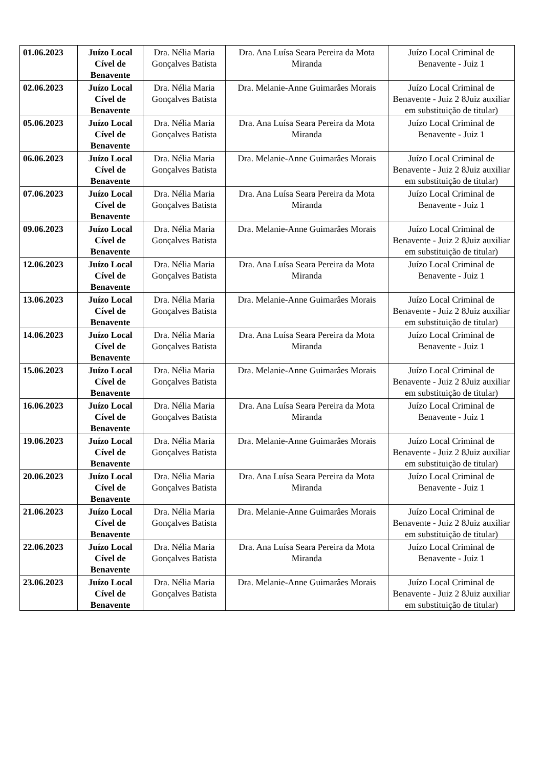| 01.06.2023 | Juízo Local Cível de Benavente | Dra. Nélia Maria Gonçalves Batista | Dra. Ana Luísa Seara Pereira da Mota Miranda | Juízo Local Criminal de Benavente - Juiz 1 |
| 02.06.2023 | Juízo Local Cível de Benavente | Dra. Nélia Maria Gonçalves Batista | Dra. Melanie-Anne Guimarâes Morais | Juízo Local Criminal de Benavente - Juiz 2 8Juiz auxiliar em substituição de titular) |
| 05.06.2023 | Juízo Local Cível de Benavente | Dra. Nélia Maria Gonçalves Batista | Dra. Ana Luísa Seara Pereira da Mota Miranda | Juízo Local Criminal de Benavente - Juiz 1 |
| 06.06.2023 | Juízo Local Cível de Benavente | Dra. Nélia Maria Gonçalves Batista | Dra. Melanie-Anne Guimarâes Morais | Juízo Local Criminal de Benavente - Juiz 2 8Juiz auxiliar em substituição de titular) |
| 07.06.2023 | Juízo Local Cível de Benavente | Dra. Nélia Maria Gonçalves Batista | Dra. Ana Luísa Seara Pereira da Mota Miranda | Juízo Local Criminal de Benavente - Juiz 1 |
| 09.06.2023 | Juízo Local Cível de Benavente | Dra. Nélia Maria Gonçalves Batista | Dra. Melanie-Anne Guimarâes Morais | Juízo Local Criminal de Benavente - Juiz 2 8Juiz auxiliar em substituição de titular) |
| 12.06.2023 | Juízo Local Cível de Benavente | Dra. Nélia Maria Gonçalves Batista | Dra. Ana Luísa Seara Pereira da Mota Miranda | Juízo Local Criminal de Benavente - Juiz 1 |
| 13.06.2023 | Juízo Local Cível de Benavente | Dra. Nélia Maria Gonçalves Batista | Dra. Melanie-Anne Guimarâes Morais | Juízo Local Criminal de Benavente - Juiz 2 8Juiz auxiliar em substituição de titular) |
| 14.06.2023 | Juízo Local Cível de Benavente | Dra. Nélia Maria Gonçalves Batista | Dra. Ana Luísa Seara Pereira da Mota Miranda | Juízo Local Criminal de Benavente - Juiz 1 |
| 15.06.2023 | Juízo Local Cível de Benavente | Dra. Nélia Maria Gonçalves Batista | Dra. Melanie-Anne Guimarâes Morais | Juízo Local Criminal de Benavente - Juiz 2 8Juiz auxiliar em substituição de titular) |
| 16.06.2023 | Juízo Local Cível de Benavente | Dra. Nélia Maria Gonçalves Batista | Dra. Ana Luísa Seara Pereira da Mota Miranda | Juízo Local Criminal de Benavente - Juiz 1 |
| 19.06.2023 | Juízo Local Cível de Benavente | Dra. Nélia Maria Gonçalves Batista | Dra. Melanie-Anne Guimarâes Morais | Juízo Local Criminal de Benavente - Juiz 2 8Juiz auxiliar em substituição de titular) |
| 20.06.2023 | Juízo Local Cível de Benavente | Dra. Nélia Maria Gonçalves Batista | Dra. Ana Luísa Seara Pereira da Mota Miranda | Juízo Local Criminal de Benavente - Juiz 1 |
| 21.06.2023 | Juízo Local Cível de Benavente | Dra. Nélia Maria Gonçalves Batista | Dra. Melanie-Anne Guimarâes Morais | Juízo Local Criminal de Benavente - Juiz 2 8Juiz auxiliar em substituição de titular) |
| 22.06.2023 | Juízo Local Cível de Benavente | Dra. Nélia Maria Gonçalves Batista | Dra. Ana Luísa Seara Pereira da Mota Miranda | Juízo Local Criminal de Benavente - Juiz 1 |
| 23.06.2023 | Juízo Local Cível de Benavente | Dra. Nélia Maria Gonçalves Batista | Dra. Melanie-Anne Guimarâes Morais | Juízo Local Criminal de Benavente - Juiz 2 8Juiz auxiliar em substituição de titular) |